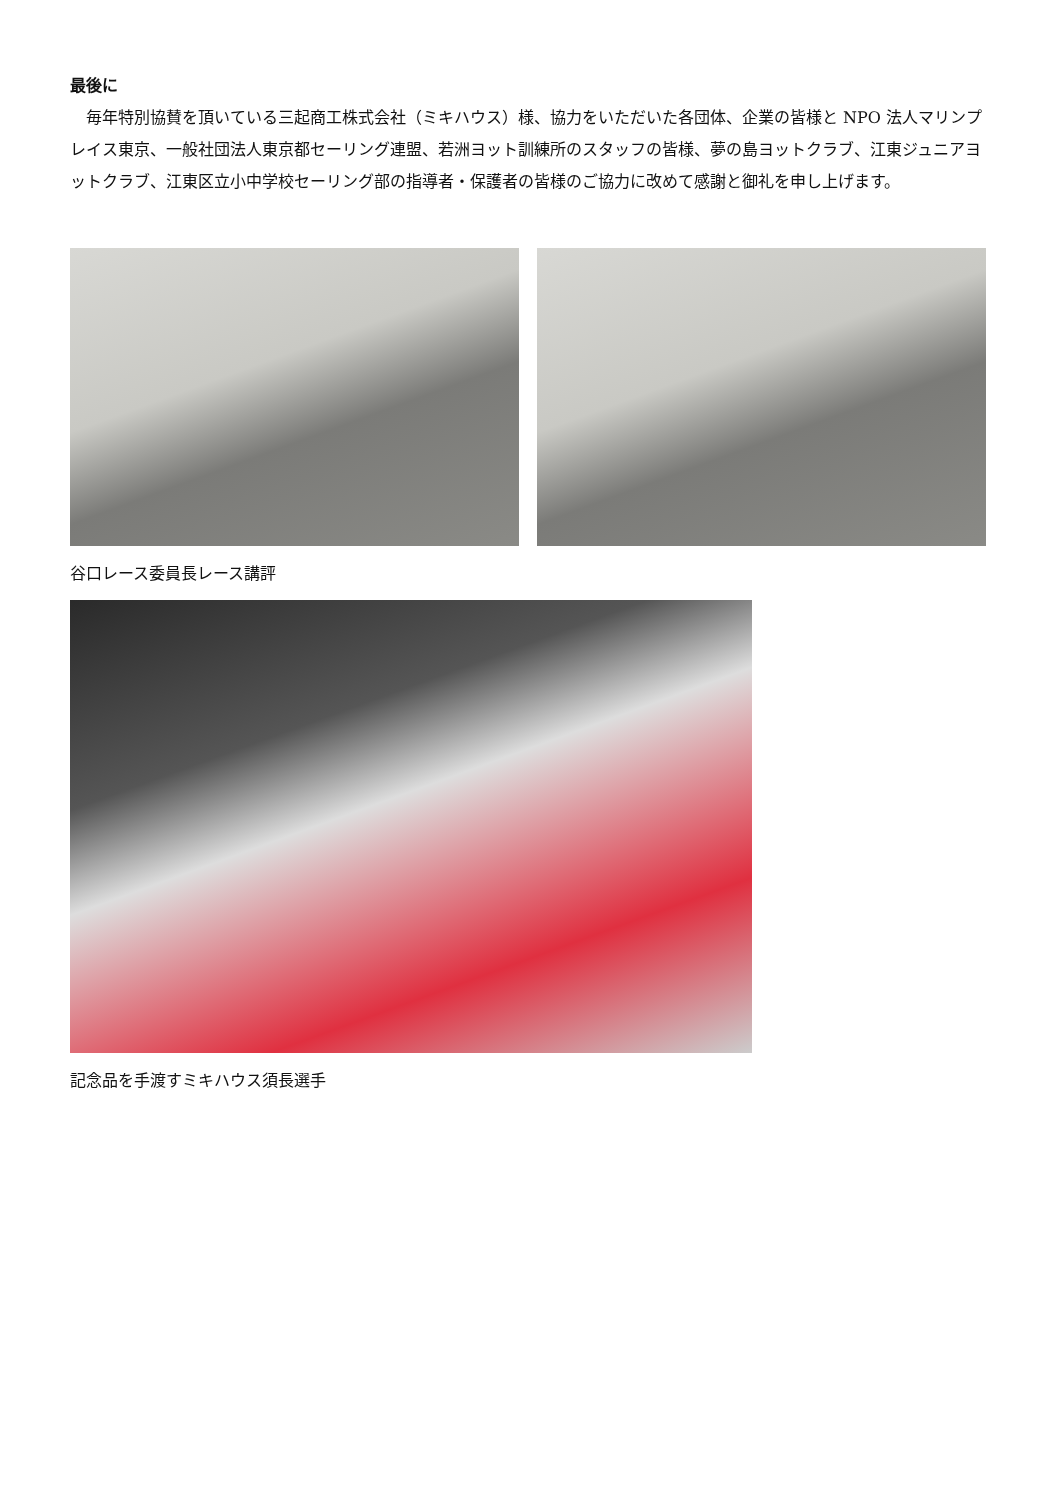最後に
毎年特別協賛を頂いている三起商工株式会社（ミキハウス）様、協力をいただいた各団体、企業の皆様と NPO 法人マリンプレイス東京、一般社団法人東京都セーリング連盟、若洲ヨット訓練所のスタッフの皆様、夢の島ヨットクラブ、江東ジュニアヨットクラブ、江東区立小中学校セーリング部の指導者・保護者の皆様のご協力に改めて感謝と御礼を申し上げます。
谷口レース委員長レース講評
記念品を手渡すミキハウス須長選手